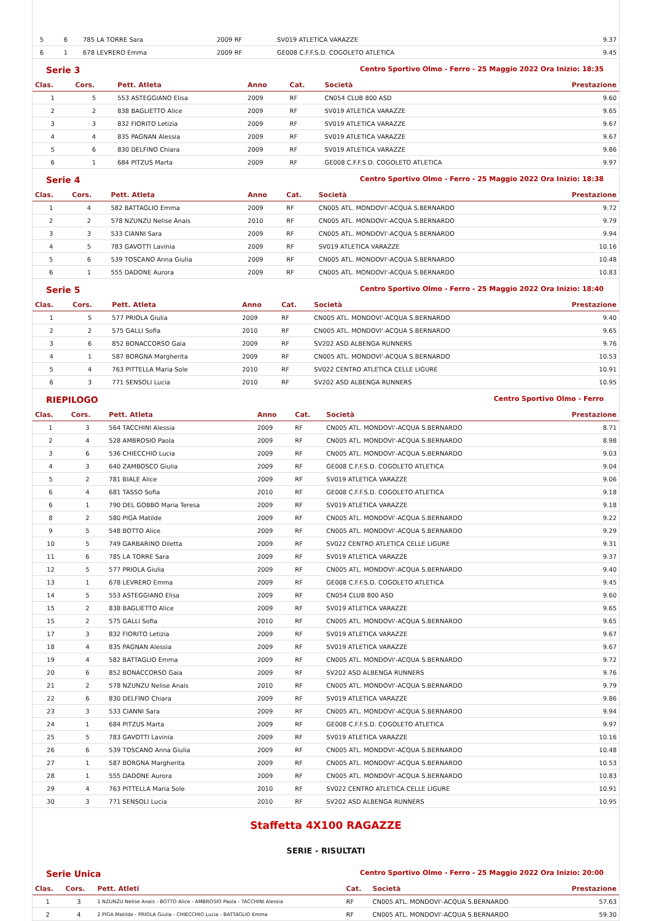| 5 | 6 | 785 LA TORRE Sara | 2009 RF | SV019 ATLETICA VARAZZE | 9.37 |
| 6 | 1 | 678 LEVRERO Emma | 2009 RF | GE008 C.F.F.S.D. COGOLETO ATLETICA | 9.45 |
Serie 3 Centro Sportivo Olmo - Ferro - 25 Maggio 2022 Ora Inizio: 18:35
| Clas. | Cors. | Pett. Atleta | Anno | Cat. | Società | Prestazione |
| --- | --- | --- | --- | --- | --- | --- |
| 1 | 5 | 553 ASTEGGIANO Elisa | 2009 | RF | CN054 CLUB 800 ASD | 9.60 |
| 2 | 2 | 838 BAGLIETTO Alice | 2009 | RF | SV019 ATLETICA VARAZZE | 9.65 |
| 3 | 3 | 832 FIORITO Letizia | 2009 | RF | SV019 ATLETICA VARAZZE | 9.67 |
| 4 | 4 | 835 PAGNAN Alessia | 2009 | RF | SV019 ATLETICA VARAZZE | 9.67 |
| 5 | 6 | 830 DELFINO Chiara | 2009 | RF | SV019 ATLETICA VARAZZE | 9.86 |
| 6 | 1 | 684 PITZUS Marta | 2009 | RF | GE008 C.F.F.S.D. COGOLETO ATLETICA | 9.97 |
Serie 4 Centro Sportivo Olmo - Ferro - 25 Maggio 2022 Ora Inizio: 18:38
| Clas. | Cors. | Pett. Atleta | Anno | Cat. | Società | Prestazione |
| --- | --- | --- | --- | --- | --- | --- |
| 1 | 4 | 582 BATTAGLIO Emma | 2009 | RF | CN005 ATL. MONDOVI'-ACQUA S.BERNARDO | 9.72 |
| 2 | 2 | 578 NZUNZU Nelise Anais | 2010 | RF | CN005 ATL. MONDOVI'-ACQUA S.BERNARDO | 9.79 |
| 3 | 3 | 533 CIANNI Sara | 2009 | RF | CN005 ATL. MONDOVI'-ACQUA S.BERNARDO | 9.94 |
| 4 | 5 | 783 GAVOTTI Lavinia | 2009 | RF | SV019 ATLETICA VARAZZE | 10.16 |
| 5 | 6 | 539 TOSCANO Anna Giulia | 2009 | RF | CN005 ATL. MONDOVI'-ACQUA S.BERNARDO | 10.48 |
| 6 | 1 | 555 DADONE Aurora | 2009 | RF | CN005 ATL. MONDOVI'-ACQUA S.BERNARDO | 10.83 |
Serie 5 Centro Sportivo Olmo - Ferro - 25 Maggio 2022 Ora Inizio: 18:40
| Clas. | Cors. | Pett. Atleta | Anno | Cat. | Società | Prestazione |
| --- | --- | --- | --- | --- | --- | --- |
| 1 | 5 | 577 PRIOLA Giulia | 2009 | RF | CN005 ATL. MONDOVI'-ACQUA S.BERNARDO | 9.40 |
| 2 | 2 | 575 GALLI Sofia | 2010 | RF | CN005 ATL. MONDOVI'-ACQUA S.BERNARDO | 9.65 |
| 3 | 6 | 852 BONACCORSO Gaia | 2009 | RF | SV202 ASD ALBENGA RUNNERS | 9.76 |
| 4 | 1 | 587 BORGNA Margherita | 2009 | RF | CN005 ATL. MONDOVI'-ACQUA S.BERNARDO | 10.53 |
| 5 | 4 | 763 PITTELLA Maria Sole | 2010 | RF | SV022 CENTRO ATLETICA CELLE LIGURE | 10.91 |
| 6 | 3 | 771 SENSOLI Lucia | 2010 | RF | SV202 ASD ALBENGA RUNNERS | 10.95 |
RIEPILOGO Centro Sportivo Olmo - Ferro
| Clas. | Cors. | Pett. Atleta | Anno | Cat. | Società | Prestazione |
| --- | --- | --- | --- | --- | --- | --- |
| 1 | 3 | 564 TACCHINI Alessia | 2009 | RF | CN005 ATL. MONDOVI'-ACQUA S.BERNARDO | 8.71 |
| 2 | 4 | 528 AMBROSIO Paola | 2009 | RF | CN005 ATL. MONDOVI'-ACQUA S.BERNARDO | 8.98 |
| 3 | 6 | 536 CHIECCHIO Lucia | 2009 | RF | CN005 ATL. MONDOVI'-ACQUA S.BERNARDO | 9.03 |
| 4 | 3 | 640 ZAMBOSCO Giulia | 2009 | RF | GE008 C.F.F.S.D. COGOLETO ATLETICA | 9.04 |
| 5 | 2 | 781 BIALE Alice | 2009 | RF | SV019 ATLETICA VARAZZE | 9.06 |
| 6 | 4 | 681 TASSO Sofia | 2010 | RF | GE008 C.F.F.S.D. COGOLETO ATLETICA | 9.18 |
| 6 | 1 | 790 DEL GOBBO Maria Teresa | 2009 | RF | SV019 ATLETICA VARAZZE | 9.18 |
| 8 | 2 | 580 PIGA Matilde | 2009 | RF | CN005 ATL. MONDOVI'-ACQUA S.BERNARDO | 9.22 |
| 9 | 5 | 548 BOTTO Alice | 2009 | RF | CN005 ATL. MONDOVI'-ACQUA S.BERNARDO | 9.29 |
| 10 | 5 | 749 GARBARINO Diletta | 2009 | RF | SV022 CENTRO ATLETICA CELLE LIGURE | 9.31 |
| 11 | 6 | 785 LA TORRE Sara | 2009 | RF | SV019 ATLETICA VARAZZE | 9.37 |
| 12 | 5 | 577 PRIOLA Giulia | 2009 | RF | CN005 ATL. MONDOVI'-ACQUA S.BERNARDO | 9.40 |
| 13 | 1 | 678 LEVRERO Emma | 2009 | RF | GE008 C.F.F.S.D. COGOLETO ATLETICA | 9.45 |
| 14 | 5 | 553 ASTEGGIANO Elisa | 2009 | RF | CN054 CLUB 800 ASD | 9.60 |
| 15 | 2 | 838 BAGLIETTO Alice | 2009 | RF | SV019 ATLETICA VARAZZE | 9.65 |
| 15 | 2 | 575 GALLI Sofia | 2010 | RF | CN005 ATL. MONDOVI'-ACQUA S.BERNARDO | 9.65 |
| 17 | 3 | 832 FIORITO Letizia | 2009 | RF | SV019 ATLETICA VARAZZE | 9.67 |
| 18 | 4 | 835 PAGNAN Alessia | 2009 | RF | SV019 ATLETICA VARAZZE | 9.67 |
| 19 | 4 | 582 BATTAGLIO Emma | 2009 | RF | CN005 ATL. MONDOVI'-ACQUA S.BERNARDO | 9.72 |
| 20 | 6 | 852 BONACCORSO Gaia | 2009 | RF | SV202 ASD ALBENGA RUNNERS | 9.76 |
| 21 | 2 | 578 NZUNZU Nelise Anais | 2010 | RF | CN005 ATL. MONDOVI'-ACQUA S.BERNARDO | 9.79 |
| 22 | 6 | 830 DELFINO Chiara | 2009 | RF | SV019 ATLETICA VARAZZE | 9.86 |
| 23 | 3 | 533 CIANNI Sara | 2009 | RF | CN005 ATL. MONDOVI'-ACQUA S.BERNARDO | 9.94 |
| 24 | 1 | 684 PITZUS Marta | 2009 | RF | GE008 C.F.F.S.D. COGOLETO ATLETICA | 9.97 |
| 25 | 5 | 783 GAVOTTI Lavinia | 2009 | RF | SV019 ATLETICA VARAZZE | 10.16 |
| 26 | 6 | 539 TOSCANO Anna Giulia | 2009 | RF | CN005 ATL. MONDOVI'-ACQUA S.BERNARDO | 10.48 |
| 27 | 1 | 587 BORGNA Margherita | 2009 | RF | CN005 ATL. MONDOVI'-ACQUA S.BERNARDO | 10.53 |
| 28 | 1 | 555 DADONE Aurora | 2009 | RF | CN005 ATL. MONDOVI'-ACQUA S.BERNARDO | 10.83 |
| 29 | 4 | 763 PITTELLA Maria Sole | 2010 | RF | SV022 CENTRO ATLETICA CELLE LIGURE | 10.91 |
| 30 | 3 | 771 SENSOLI Lucia | 2010 | RF | SV202 ASD ALBENGA RUNNERS | 10.95 |
Staffetta 4X100 RAGAZZE
SERIE - RISULTATI
Serie Unica Centro Sportivo Olmo - Ferro - 25 Maggio 2022 Ora Inizio: 20:00
| Clas. | Cors. | Pett. Atleti | Cat. | Società | Prestazione |
| --- | --- | --- | --- | --- | --- |
| 1 | 3 | 1 NZUNZU Nelise Anais - BOTTO Alice - AMBROSIO Paola - TACCHINI Alessia | RF | CN005 ATL. MONDOVI'-ACQUA S.BERNARDO | 57.63 |
| 2 | 4 | 2 PIGA Matilde - PRIOLA Giulia - CHIECCHIO Lucia - BATTAGLIO Emma | RF | CN005 ATL. MONDOVI'-ACQUA S.BERNARDO | 59.30 |